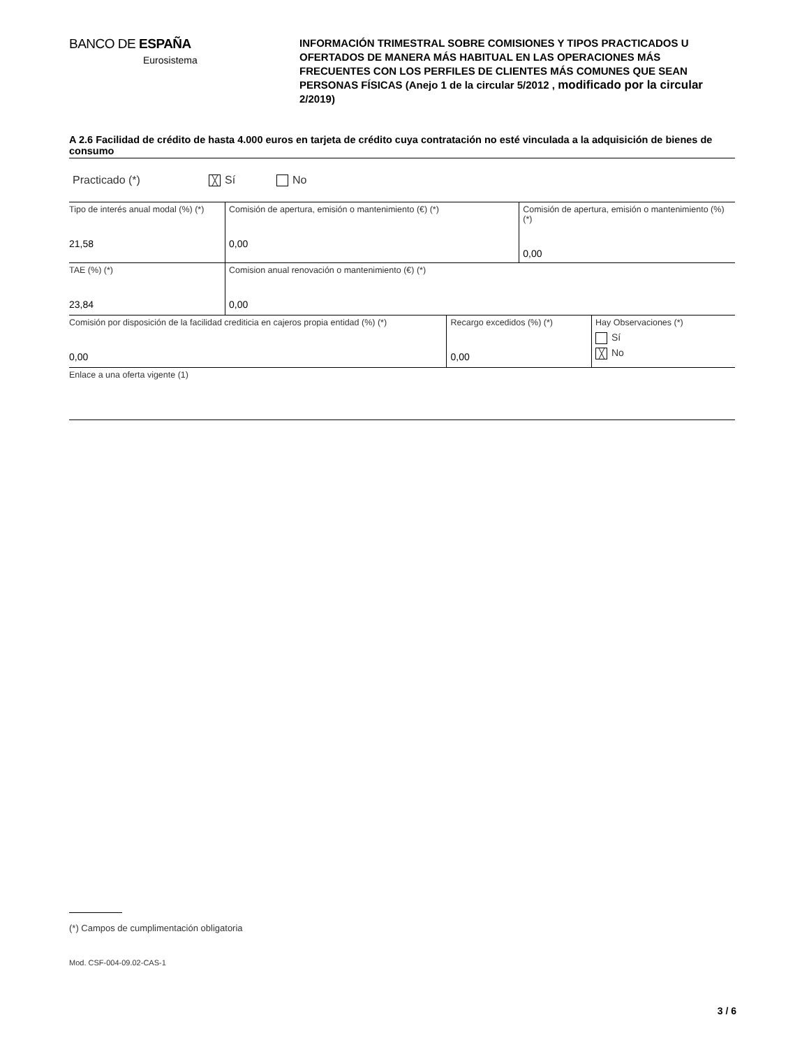BANCO DE ESPAÑA
Eurosistema
INFORMACIÓN TRIMESTRAL SOBRE COMISIONES Y TIPOS PRACTICADOS U OFERTADOS DE MANERA MÁS HABITUAL EN LAS OPERACIONES MÁS FRECUENTES CON LOS PERFILES DE CLIENTES MÁS COMUNES QUE SEAN PERSONAS FÍSICAS (Anejo 1 de la circular 5/2012 , modificado por la circular 2/2019)
A 2.6 Facilidad de crédito de hasta 4.000 euros en tarjeta de crédito cuya contratación no esté vinculada a la adquisición de bienes de consumo
Practicado (*) ╳ Sí No
| Tipo de interés anual modal (%) (*) 21,58 | Comisión de apertura, emisión o mantenimiento (€) (*) 0,00 | | Comisión de apertura, emisión o mantenimiento (%) (*) 0,00 | |
| TAE (%) (*) 23,84 | Comision anual renovación o mantenimiento (€) (*) 0,00 | | | |
| Comisión por disposición de la facilidad crediticia en cajeros propia entidad (%) (*) 0,00 | | Recargo excedidos (%) (*) 0,00 | | Hay Observaciones (*) Sí ╳ No |
| Enlace a una oferta vigente (1) | | | | |
(*) Campos de cumplimentación obligatoria
Mod. CSF-004-09.02-CAS-1
3 / 6